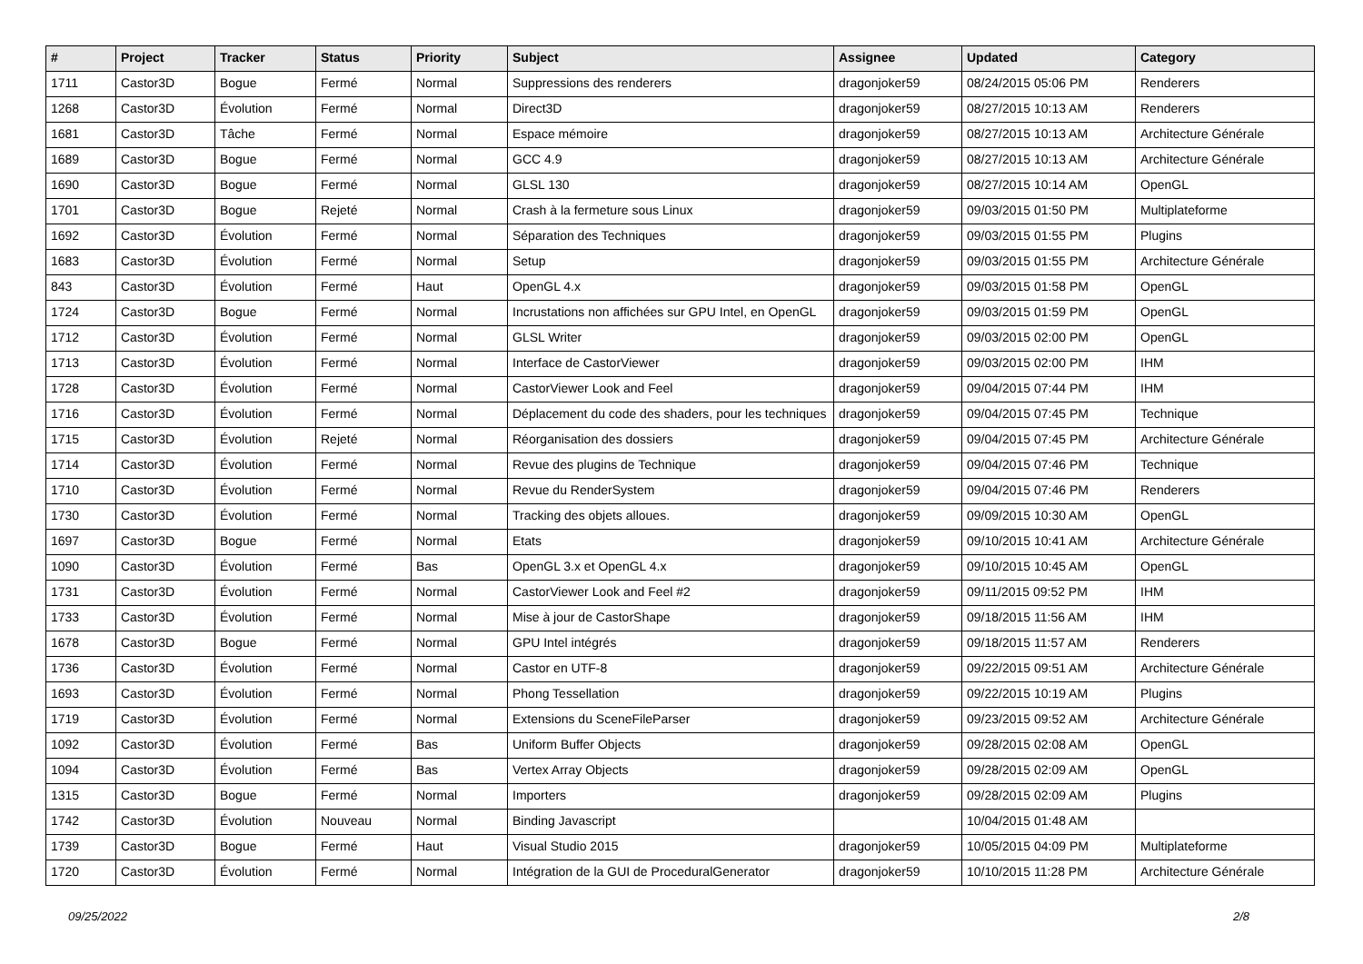| # | Project | Tracker | Status | Priority | Subject | Assignee | Updated | Category |
| --- | --- | --- | --- | --- | --- | --- | --- | --- |
| 1711 | Castor3D | Bogue | Fermé | Normal | Suppressions des renderers | dragonjoker59 | 08/24/2015 05:06 PM | Renderers |
| 1268 | Castor3D | Évolution | Fermé | Normal | Direct3D | dragonjoker59 | 08/27/2015 10:13 AM | Renderers |
| 1681 | Castor3D | Tâche | Fermé | Normal | Espace mémoire | dragonjoker59 | 08/27/2015 10:13 AM | Architecture Générale |
| 1689 | Castor3D | Bogue | Fermé | Normal | GCC 4.9 | dragonjoker59 | 08/27/2015 10:13 AM | Architecture Générale |
| 1690 | Castor3D | Bogue | Fermé | Normal | GLSL 130 | dragonjoker59 | 08/27/2015 10:14 AM | OpenGL |
| 1701 | Castor3D | Bogue | Rejeté | Normal | Crash à la fermeture sous Linux | dragonjoker59 | 09/03/2015 01:50 PM | Multiplateforme |
| 1692 | Castor3D | Évolution | Fermé | Normal | Séparation des Techniques | dragonjoker59 | 09/03/2015 01:55 PM | Plugins |
| 1683 | Castor3D | Évolution | Fermé | Normal | Setup | dragonjoker59 | 09/03/2015 01:55 PM | Architecture Générale |
| 843 | Castor3D | Évolution | Fermé | Haut | OpenGL 4.x | dragonjoker59 | 09/03/2015 01:58 PM | OpenGL |
| 1724 | Castor3D | Bogue | Fermé | Normal | Incrustations non affichées sur GPU Intel, en OpenGL | dragonjoker59 | 09/03/2015 01:59 PM | OpenGL |
| 1712 | Castor3D | Évolution | Fermé | Normal | GLSL Writer | dragonjoker59 | 09/03/2015 02:00 PM | OpenGL |
| 1713 | Castor3D | Évolution | Fermé | Normal | Interface de CastorViewer | dragonjoker59 | 09/03/2015 02:00 PM | IHM |
| 1728 | Castor3D | Évolution | Fermé | Normal | CastorViewer Look and Feel | dragonjoker59 | 09/04/2015 07:44 PM | IHM |
| 1716 | Castor3D | Évolution | Fermé | Normal | Déplacement du code des shaders, pour les techniques | dragonjoker59 | 09/04/2015 07:45 PM | Technique |
| 1715 | Castor3D | Évolution | Rejeté | Normal | Réorganisation des dossiers | dragonjoker59 | 09/04/2015 07:45 PM | Architecture Générale |
| 1714 | Castor3D | Évolution | Fermé | Normal | Revue des plugins de Technique | dragonjoker59 | 09/04/2015 07:46 PM | Technique |
| 1710 | Castor3D | Évolution | Fermé | Normal | Revue du RenderSystem | dragonjoker59 | 09/04/2015 07:46 PM | Renderers |
| 1730 | Castor3D | Évolution | Fermé | Normal | Tracking des objets alloues. | dragonjoker59 | 09/09/2015 10:30 AM | OpenGL |
| 1697 | Castor3D | Bogue | Fermé | Normal | Etats | dragonjoker59 | 09/10/2015 10:41 AM | Architecture Générale |
| 1090 | Castor3D | Évolution | Fermé | Bas | OpenGL 3.x et OpenGL 4.x | dragonjoker59 | 09/10/2015 10:45 AM | OpenGL |
| 1731 | Castor3D | Évolution | Fermé | Normal | CastorViewer Look and Feel #2 | dragonjoker59 | 09/11/2015 09:52 PM | IHM |
| 1733 | Castor3D | Évolution | Fermé | Normal | Mise à jour de CastorShape | dragonjoker59 | 09/18/2015 11:56 AM | IHM |
| 1678 | Castor3D | Bogue | Fermé | Normal | GPU Intel intégrés | dragonjoker59 | 09/18/2015 11:57 AM | Renderers |
| 1736 | Castor3D | Évolution | Fermé | Normal | Castor en UTF-8 | dragonjoker59 | 09/22/2015 09:51 AM | Architecture Générale |
| 1693 | Castor3D | Évolution | Fermé | Normal | Phong Tessellation | dragonjoker59 | 09/22/2015 10:19 AM | Plugins |
| 1719 | Castor3D | Évolution | Fermé | Normal | Extensions du SceneFileParser | dragonjoker59 | 09/23/2015 09:52 AM | Architecture Générale |
| 1092 | Castor3D | Évolution | Fermé | Bas | Uniform Buffer Objects | dragonjoker59 | 09/28/2015 02:08 AM | OpenGL |
| 1094 | Castor3D | Évolution | Fermé | Bas | Vertex Array Objects | dragonjoker59 | 09/28/2015 02:09 AM | OpenGL |
| 1315 | Castor3D | Bogue | Fermé | Normal | Importers | dragonjoker59 | 09/28/2015 02:09 AM | Plugins |
| 1742 | Castor3D | Évolution | Nouveau | Normal | Binding Javascript | | 10/04/2015 01:48 AM | |
| 1739 | Castor3D | Bogue | Fermé | Haut | Visual Studio 2015 | dragonjoker59 | 10/05/2015 04:09 PM | Multiplateforme |
| 1720 | Castor3D | Évolution | Fermé | Normal | Intégration de la GUI de ProceduralGenerator | dragonjoker59 | 10/10/2015 11:28 PM | Architecture Générale |
09/25/2022 2/8